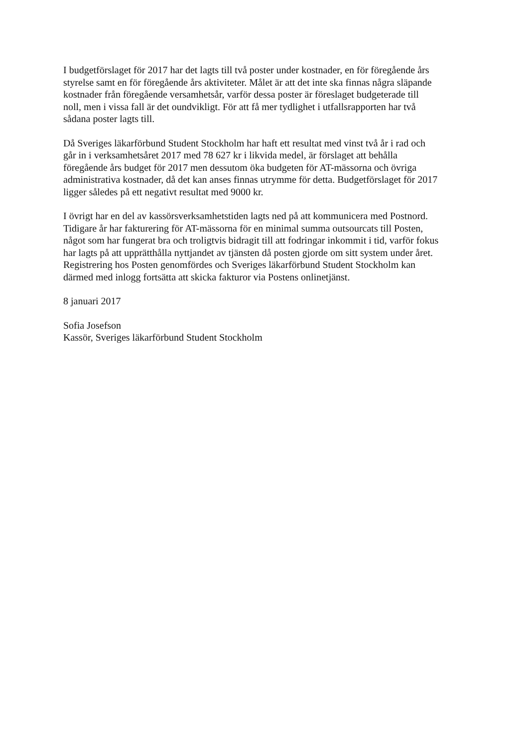I budgetförslaget för 2017 har det lagts till två poster under kostnader, en för föregående års
styrelse samt en för föregående års aktiviteter. Målet är att det inte ska finnas några släpande
kostnader från föregående versamhetsår, varför dessa poster är föreslaget budgeterade till
noll, men i vissa fall är det oundvikligt. För att få mer tydlighet i utfallsrapporten har två
sådana poster lagts till.
Då Sveriges läkarförbund Student Stockholm har haft ett resultat med vinst två år i rad och
går in i verksamhetsåret 2017 med 78 627 kr i likvida medel, är förslaget att behålla
föregående års budget för 2017 men dessutom öka budgeten för AT-mässorna och övriga
administrativa kostnader, då det kan anses finnas utrymme för detta. Budgetförslaget för 2017
ligger således på ett negativt resultat med 9000 kr.
I övrigt har en del av kassörsverksamhetstiden lagts ned på att kommunicera med Postnord.
Tidigare år har fakturering för AT-mässorna för en minimal summa outsourcats till Posten,
något som har fungerat bra och troligtvis bidragit till att fodringar inkommit i tid, varför fokus
har lagts på att upprätthålla nyttjandet av tjänsten då posten gjorde om sitt system under året.
Registrering hos Posten genomfördes och Sveriges läkarförbund Student Stockholm kan
därmed med inlogg fortsätta att skicka fakturor via Postens onlinetjänst.
8 januari 2017
Sofia Josefson
Kassör, Sveriges läkarförbund Student Stockholm